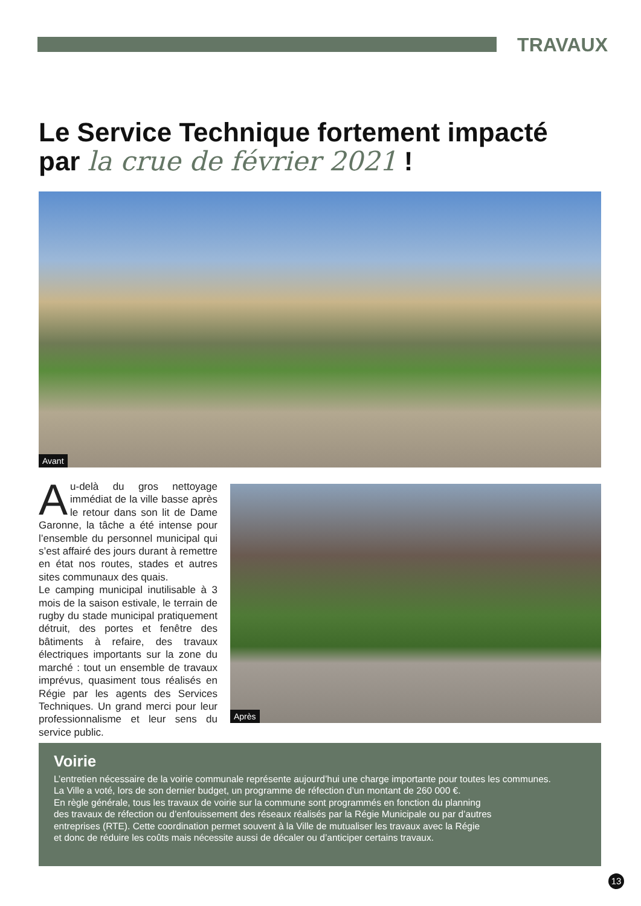TRAVAUX
Le Service Technique fortement impacté
par la crue de février 2021 !
Avant
Au-delà du gros nettoyage immédiat de la ville basse après le retour dans son lit de Dame Garonne, la tâche a été intense pour l’ensemble du personnel municipal qui s’est affairé des jours durant à remettre en état nos routes, stades et autres sites communaux des quais.
Le camping municipal inutilisable à 3 mois de la saison estivale, le terrain de rugby du stade municipal pratiquement détruit, des portes et fenêtre des bâtiments à refaire, des travaux électriques importants sur la zone du marché : tout un ensemble de travaux imprévus, quasiment tous réalisés en Régie par les agents des Services Techniques. Un grand merci pour leur professionnalisme et leur sens du service public.
Après
Voirie
L’entretien nécessaire de la voirie communale représente aujourd’hui une charge importante pour toutes les communes.
La Ville a voté, lors de son dernier budget, un programme de réfection d’un montant de 260 000 €.
En règle générale, tous les travaux de voirie sur la commune sont programmés en fonction du planning
des travaux de réfection ou d’enfouissement des réseaux réalisés par la Régie Municipale ou par d’autres
entreprises (RTE). Cette coordination permet souvent à la Ville de mutualiser les travaux avec la Régie
et donc de réduire les coûts mais nécessite aussi de décaler ou d’anticiper certains travaux.
13